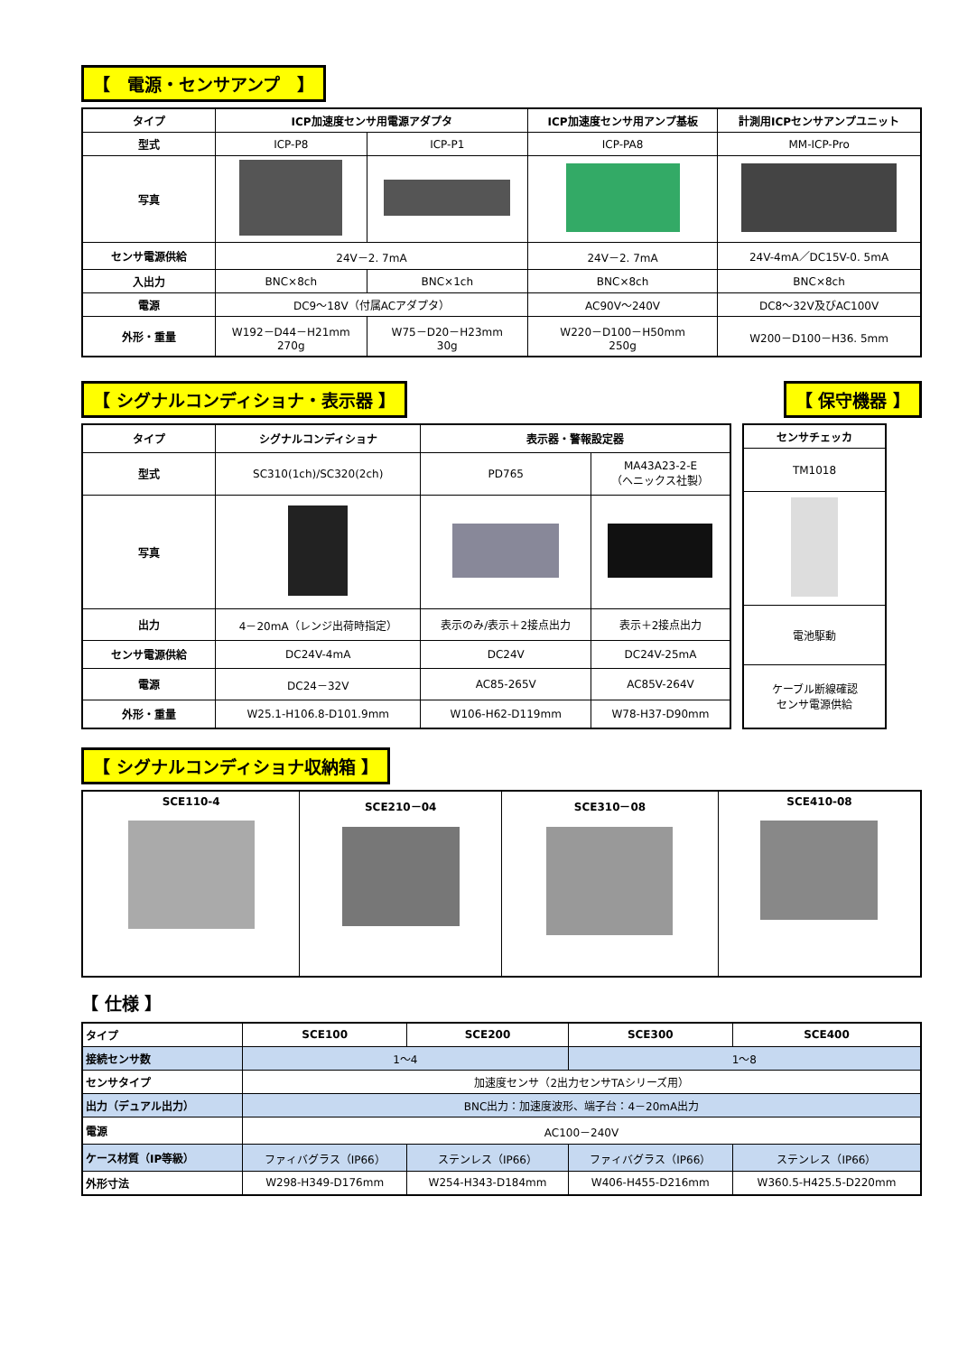【　電源・センサアンプ　】
| タイプ | ICP加速度センサ用電源アダプタ | | ICP加速度センサ用アンプ基板 | 計測用ICPセンサアンプユニット |
| --- | --- | --- | --- | --- |
| 型式 | ICP-P8 | ICP-P1 | ICP-PA8 | MM-ICP-Pro |
| 写真 | | | | |
| センサ電源供給 | 24V－2. 7mA | | 24V－2. 7mA | 24V-4mA／DC15V-0. 5mA |
| 入出力 | BNC×8ch | BNC×1ch | BNC×8ch | BNC×8ch |
| 電源 | DC9～18V（付属ACアダプタ） | | AC90V～240V | DC8～32V及びAC100V |
| 外形・重量 | W192－D44－H21mm 270g | W75－D20－H23mm 30g | W220－D100－H50mm 250g | W200－D100－H36. 5mm |
【 シグナルコンディショナ・表示器 】
【 保守機器 】
| タイプ | シグナルコンディショナ | 表示器・警報設定器 | |
| --- | --- | --- | --- |
| 型式 | SC310(1ch)/SC320(2ch) | PD765 | MA43A23-2-E （ヘニックス社製） |
| 写真 | | | |
| 出力 | 4－20mA（レンジ出荷時指定） | 表示のみ/表示＋2接点出力 | 表示＋2接点出力 |
| センサ電源供給 | DC24V-4mA | DC24V | DC24V-25mA |
| 電源 | DC24－32V | AC85-265V | AC85V-264V |
| 外形・重量 | W25.1-H106.8-D101.9mm | W106-H62-D119mm | W78-H37-D90mm |
| センサチェッカ |
| --- |
| TM1018 |
| 電池駆動 |
| ケーブル断線確認 センサ電源供給 |
【 シグナルコンディショナ収納箱 】
| SCE110-4 | SCE210－04 | SCE310－08 | SCE410-08 |
【 仕様 】
| タイプ | SCE100 | SCE200 | SCE300 | SCE400 |
| 接続センサ数 | 1～4 | | 1～8 | |
| センサタイプ | 加速度センサ（2出力センサTAシリーズ用） | | | |
| 出力（デュアル出力） | BNC出力：加速度波形、端子台：4－20mA出力 | | | |
| 電源 | AC100－240V | | | |
| ケース材質（IP等級） | ファィバグラス（IP66） | ステンレス（IP66） | ファィバグラス（IP66） | ステンレス（IP66） |
| 外形寸法 | W298-H349-D176mm | W254-H343-D184mm | W406-H455-D216mm | W360.5-H425.5-D220mm |